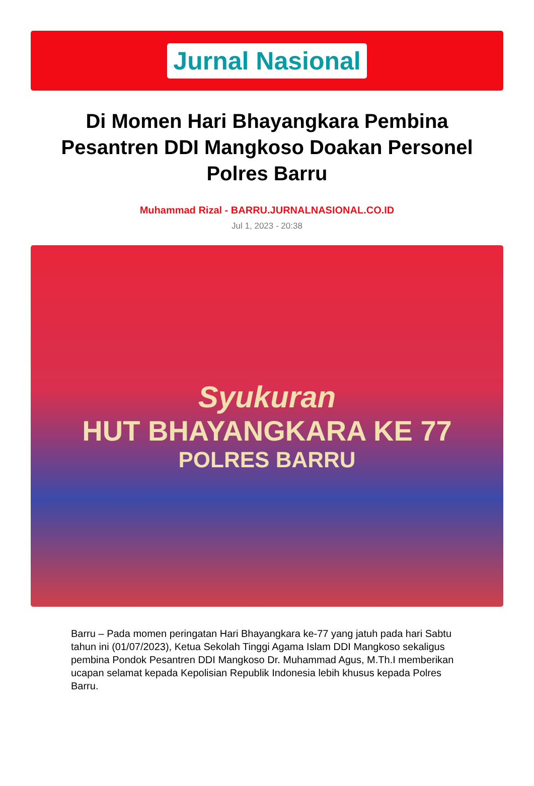Jurnal Nasional
Di Momen Hari Bhayangkara Pembina Pesantren DDI Mangkoso Doakan Personel Polres Barru
Muhammad Rizal - BARRU.JURNALNASIONAL.CO.ID
Jul 1, 2023 - 20:38
Syukuran
HUT BHAYANGKARA KE 77
POLRES BARRU
Barru – Pada momen peringatan Hari Bhayangkara ke-77 yang jatuh pada hari Sabtu tahun ini (01/07/2023), Ketua Sekolah Tinggi Agama Islam DDI Mangkoso sekaligus pembina Pondok Pesantren DDI Mangkoso Dr. Muhammad Agus, M.Th.I memberikan ucapan selamat kepada Kepolisian Republik Indonesia lebih khusus kepada Polres Barru.